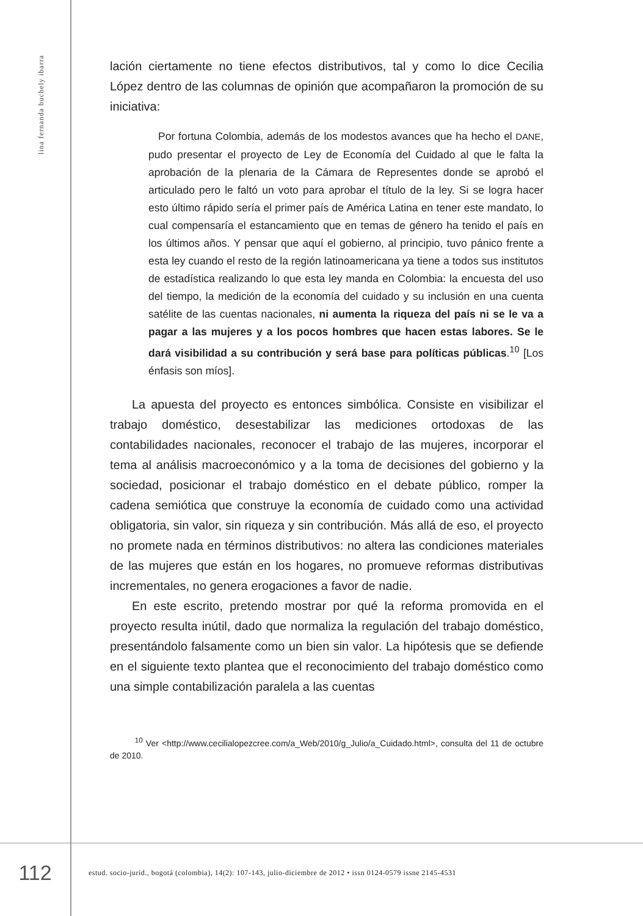lina fernanda buchely ibarra
lación ciertamente no tiene efectos distributivos, tal y como lo dice Cecilia López dentro de las columnas de opinión que acompañaron la promoción de su iniciativa:
Por fortuna Colombia, además de los modestos avances que ha hecho el DANE, pudo presentar el proyecto de Ley de Economía del Cuidado al que le falta la aprobación de la plenaria de la Cámara de Represen­tes donde se aprobó el articulado pero le faltó un voto para aprobar el título de la ley. Si se logra hacer esto último rápido sería el primer país de América Latina en tener este mandato, lo cual compensaría el estancamiento que en temas de género ha tenido el país en los últimos años. Y pensar que aquí el gobierno, al principio, tuvo pánico frente a esta ley cuando el resto de la región latinoamericana ya tiene a todos sus institutos de estadística realizando lo que esta ley manda en Colombia: la encuesta del uso del tiempo, la medición de la economía del cuidado y su inclusión en una cuenta satélite de las cuentas nacionales, ni aumenta la riqueza del país ni se le va a pagar a las mujeres y a los pocos hombres que hacen estas labores. Se le dará visibilidad a su contribución y será base para políticas públicas.<sup>10</sup> [Los énfasis son míos].
La apuesta del proyecto es entonces simbólica. Consiste en visibilizar el trabajo doméstico, desestabilizar las mediciones ortodoxas de las contabilidades nacionales, reconocer el trabajo de las mujeres, incorporar el tema al análisis macroeconómico y a la toma de decisiones del gobierno y la sociedad, posicionar el trabajo doméstico en el debate público, romper la cadena semiótica que construye la economía de cuidado como una actividad obligatoria, sin valor, sin riqueza y sin contribución. Más allá de eso, el proyecto no promete nada en términos distributivos: no altera las condiciones materiales de las mujeres que están en los hogares, no promueve reformas distributivas incrementales, no genera erogaciones a favor de nadie.
En este escrito, pretendo mostrar por qué la reforma promovida en el proyecto resulta inútil, dado que normaliza la regulación del trabajo doméstico, presentándolo falsamente como un bien sin valor. La hipótesis que se defiende en el siguiente texto plantea que el reconocimiento del trabajo doméstico como una simple contabilización paralela a las cuentas
<sup>10</sup> Ver <http://www.cecilialopezcree.com/a_Web/2010/g_Julio/a_Cuidado.html>, consulta del 11 de octubre de 2010.
112
estud. socio-juríd., bogotá (colombia), 14(2): 107-143, julio-diciembre de 2012 • issn 0124-0579 issne 2145-4531